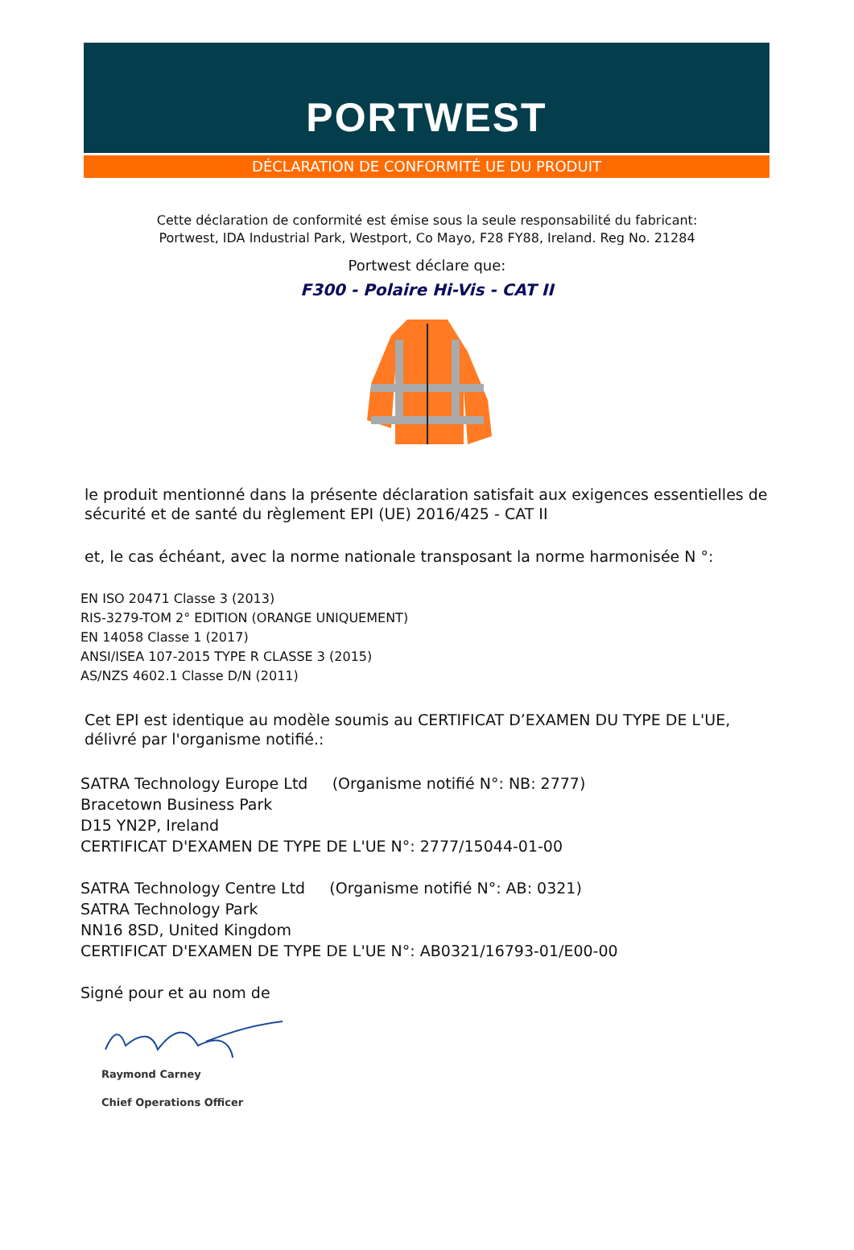PORTWEST
DÉCLARATION DE CONFORMITÉ UE DU PRODUIT
Cette déclaration de conformité est émise sous la seule responsabilité du fabricant:
Portwest, IDA Industrial Park, Westport, Co Mayo, F28 FY88, Ireland. Reg No. 21284
Portwest déclare que:
F300 - Polaire Hi-Vis - CAT II
le produit mentionné dans la présente déclaration satisfait aux exigences essentielles de sécurité et de santé du règlement EPI (UE) 2016/425 - CAT II
et, le cas échéant, avec la norme nationale transposant la norme harmonisée N °:
EN ISO 20471 Classe 3 (2013)
RIS-3279-TOM 2° EDITION (ORANGE UNIQUEMENT)
EN 14058 Classe 1 (2017)
ANSI/ISEA 107-2015 TYPE R CLASSE 3 (2015)
AS/NZS 4602.1 Classe D/N (2011)
Cet EPI est identique au modèle soumis au CERTIFICAT D’EXAMEN DU TYPE DE L'UE, délivré par l'organisme notifié.:
SATRA Technology Europe Ltd (Organisme notifié N°: NB: 2777)
Bracetown Business Park
D15 YN2P, Ireland
CERTIFICAT D'EXAMEN DE TYPE DE L'UE N°: 2777/15044-01-00
SATRA Technology Centre Ltd (Organisme notifié N°: AB: 0321)
SATRA Technology Park
NN16 8SD, United Kingdom
CERTIFICAT D'EXAMEN DE TYPE DE L'UE N°: AB0321/16793-01/E00-00
Signé pour et au nom de
Raymond Carney
Chief Operations Officer